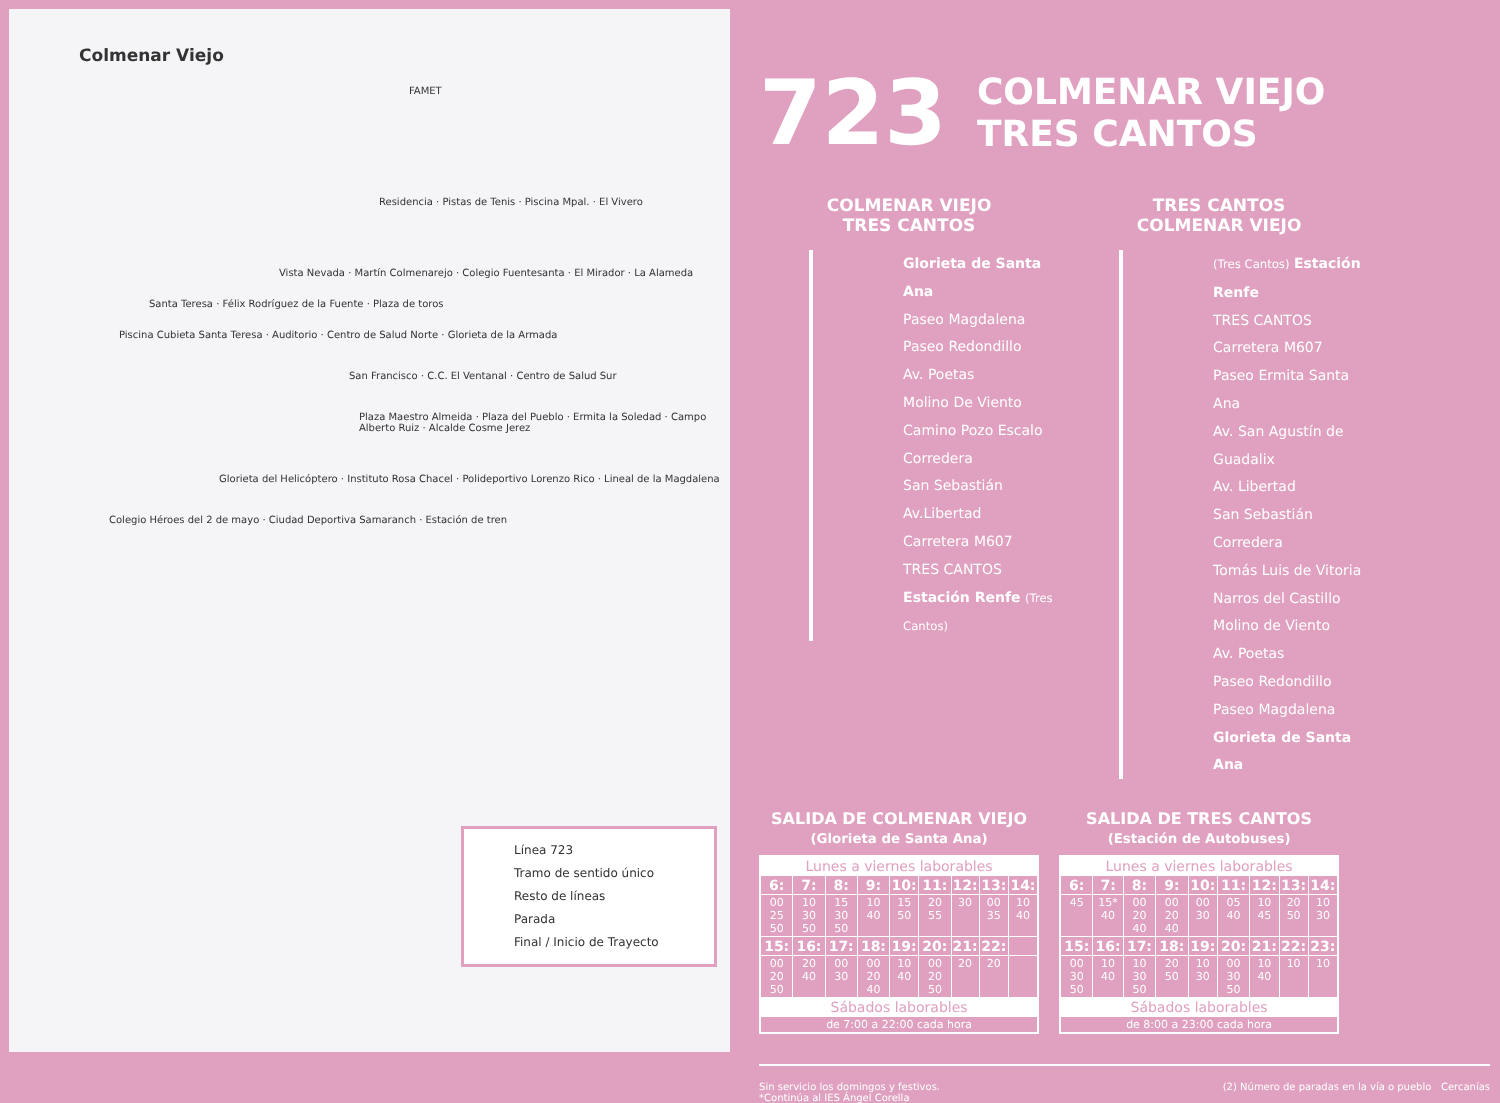Colmenar Viejo
FAMET
Residencia · Pistas de Tenis · Piscina Mpal. · El Vivero
Vista Nevada · Martín Colmenarejo · Colegio Fuentesanta · El Mirador · La Alameda
Santa Teresa · Félix Rodríguez de la Fuente · Plaza de toros
Piscina Cubieta Santa Teresa · Auditorio · Centro de Salud Norte · Glorieta de la Armada
San Francisco · C.C. El Ventanal · Centro de Salud Sur
Plaza Maestro Almeida · Plaza del Pueblo · Ermita la Soledad · Campo Alberto Ruiz · Alcalde Cosme Jerez
Glorieta del Helicóptero · Instituto Rosa Chacel · Polideportivo Lorenzo Rico · Lineal de la Magdalena
Colegio Héroes del 2 de mayo · Ciudad Deportiva Samaranch · Estación de tren
Línea 723
Tramo de sentido único
Resto de líneas
Parada
Final / Inicio de Trayecto
723 COLMENAR VIEJO
TRES CANTOS
COLMENAR VIEJO
TRES CANTOS
Glorieta de Santa Ana
Paseo Magdalena
Paseo Redondillo
Av. Poetas
Molino De Viento
Camino Pozo Escalo
Corredera
San Sebastián
Av.Libertad
Carretera M607
TRES CANTOS
Estación Renfe (Tres Cantos)
TRES CANTOS
COLMENAR VIEJO
(Tres Cantos) Estación Renfe
TRES CANTOS
Carretera M607
Paseo Ermita Santa Ana
Av. San Agustín de Guadalix
Av. Libertad
San Sebastián
Corredera
Tomás Luis de Vitoria
Narros del Castillo
Molino de Viento
Av. Poetas
Paseo Redondillo
Paseo Magdalena
Glorieta de Santa Ana
SALIDA DE COLMENAR VIEJO
(Glorieta de Santa Ana)
| Lunes a viernes laborables | | | | | | | | |
| 6: | 7: | 8: | 9: | 10: | 11: | 12: | 13: | 14: |
| 00 25 50 | 10 30 50 | 15 30 50 | 10 40 | 15 50 | 20 55 | 30 | 00 35 | 10 40 |
| 15: | 16: | 17: | 18: | 19: | 20: | 21: | 22: | |
| 00 20 50 | 20 40 | 00 30 | 00 20 40 | 10 40 | 00 20 50 | 20 | 20 | |
| Sábados laborables | | | | | | | | |
| de 7:00 a 22:00 cada hora | | | | | | | | |
SALIDA DE TRES CANTOS
(Estación de Autobuses)
| Lunes a viernes laborables | | | | | | | | |
| 6: | 7: | 8: | 9: | 10: | 11: | 12: | 13: | 14: |
| 45 | 15* 40 | 00 20 40 | 00 20 40 | 00 30 | 05 40 | 10 45 | 20 50 | 10 30 |
| 15: | 16: | 17: | 18: | 19: | 20: | 21: | 22: | 23: |
| 00 30 50 | 10 40 | 10 30 50 | 20 50 | 10 30 | 00 30 50 | 10 40 | 10 | 10 |
| Sábados laborables | | | | | | | | |
| de 8:00 a 23:00 cada hora | | | | | | | | |
Sin servicio los domingos y festivos.
*Continúa al IES Ángel Corella (2) Número de paradas en la vía o pueblo Cercanías